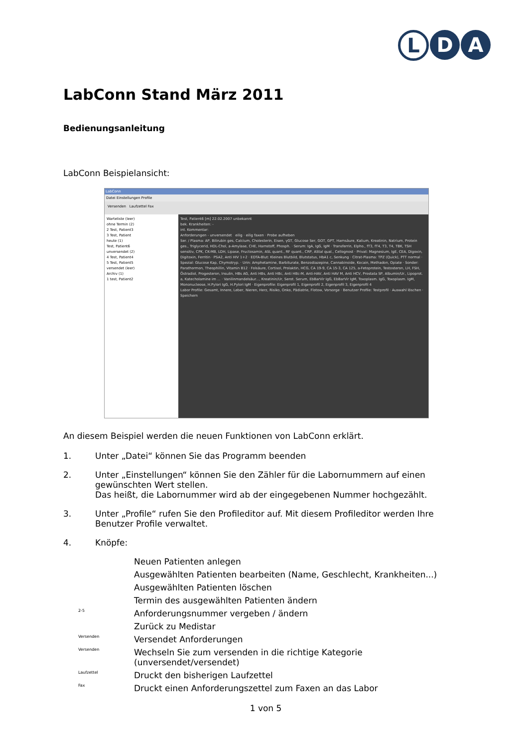L D A
LabConn Stand März 2011
Bedienungsanleitung
LabConn Beispielansicht:
LabConn
Datei Einstellungen Profile
Versenden Laufzettel Fax
Warteliste (leer)
ohne Termin (2)
2 Test, Patient3
3 Test, Patient
heute (1)
Test, Patient6
unversendet (2)
4 Test, Patient4
5 Test, Patient5
versendet (leer)
Archiv (1)
1 test, Patient2
Test, Patient6 [m] 22.02.2007 unbekannt
bek. Krankheiten: -
int. Kommentar:
Anforderungen - unversendet eilig · eilig faxen · Probe aufheben
Ser. / Plasma: AP, Bilirubin ges, Calcium, Cholesterin, Eisen, γGT, Glucose Ser, GOT, GPT, Harnsäure, Kalium, Kreatinin, Natrium, Protein ges., Triglycerid, HDL-Chol, a-Amylase, CHE, Harnstoff, Phosph. · Serum: IgA, IgG, IgM · Transferrin, Elpho., fT3, fT4, T3, T4, TBK, TSH sensitiv, CPK, CK-MB, LDH, Lipase, Fructosamin, ASL quant., RF quant., CRP, AStal qual., Cellognost · Privat: Magnesium, IgE, CEA, Digoxin, Digitoxin, Ferritin · PSA2, Anti HIV 1+2 · EDTA-Blut: Kleines Blutbild, Blutstatus, HbA1 c, Senkung · Citrat-Plasma: TPZ (Quick), PTT normal · Spezial: Glucose Kap, Chymotryp. · Urin: Amphetamine, Barbiturate, Benzodiazepine, Cannabinoide, Kocain, Methadon, Opiate · Sonder: Parathormon, Theophillin, Vitamin B12 · Folsäure, Cortisol, Prolaktin, HCG, CA 19-9, CA 15-3, CA 125, a-Fetoprotein, Testosteron, LH, FSH, Östradiol, Progesteron, Insulin, HBs AG, Anti HBs, Anti HBc, Anti HBc-M, Anti-HAV, Anti HAV M, Anti HCV, Prostata SP, Albumin/Ur., Lipoprot. a, Katecholamine im ... · Vanilinmandelsäur..., Kreatinin/Ur, Serot. Serum, EbBarVir IgG, EbBarVir IgM, Toxoplasm. IgG, Toxoplasm. IgM, Mononucleose, H.Pylori IgG, H.Pylori IgM · Eigenprofile: Eigenprofil 1, Eigenprofil 2, Eigenprofil 3, Eigenprofil 4
Labor Profile: Gesamt, Innere, Leber, Nieren, Herz, Risiko, Onko, Pädiatrie, Flotow, Vorsorge · Benutzer Profile: Testprofil · Auswahl löschen · Speichern
An diesem Beispiel werden die neuen Funktionen von LabConn erklärt.
1. Unter „Datei“ können Sie das Programm beenden
2. Unter „Einstellungen“ können Sie den Zähler für die Labornummern auf einen gewünschten Wert stellen.
Das heißt, die Labornummer wird ab der eingegebenen Nummer hochgezählt.
3. Unter „Profile“ rufen Sie den Profileditor auf. Mit diesem Profileditor werden Ihre Benutzer Profile verwaltet.
4. Knöpfe:
Neuen Patienten anlegen
Ausgewählten Patienten bearbeiten (Name, Geschlecht, Krankheiten...)
Ausgewählten Patienten löschen
Termin des ausgewählten Patienten ändern
2-5 Anforderungsnummer vergeben / ändern
Zurück zu Medistar
Versenden Versendet Anforderungen
Versenden Wechseln Sie zum versenden in die richtige Kategorie (unversendet/versendet)
Laufzettel Druckt den bisherigen Laufzettel
Fax Druckt einen Anforderungszettel zum Faxen an das Labor
1 von 5